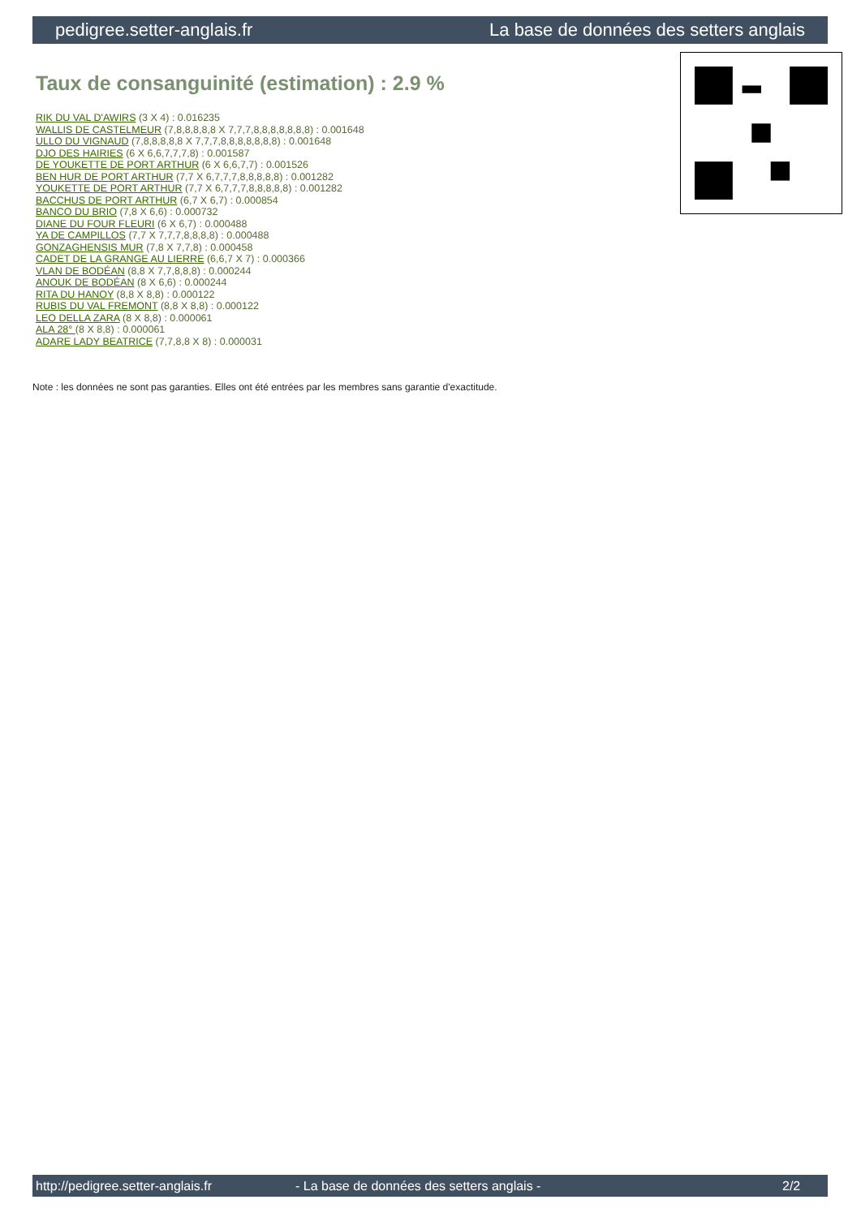pedigree.setter-anglais.fr La base de données des setters anglais
Taux de consanguinité (estimation) : 2.9 %
RIK DU VAL D'AWIRS (3 X 4) : 0.016235
WALLIS DE CASTELMEUR (7,8,8,8,8,8 X 7,7,7,8,8,8,8,8,8,8) : 0.001648
ULLO DU VIGNAUD (7,8,8,8,8,8 X 7,7,7,8,8,8,8,8,8,8) : 0.001648
DJO DES HAIRIES (6 X 6,6,7,7,7,8) : 0.001587
DE YOUKETTE DE PORT ARTHUR (6 X 6,6,7,7) : 0.001526
BEN HUR DE PORT ARTHUR (7,7 X 6,7,7,7,8,8,8,8,8) : 0.001282
YOUKETTE DE PORT ARTHUR (7,7 X 6,7,7,7,8,8,8,8,8) : 0.001282
BACCHUS DE PORT ARTHUR (6,7 X 6,7) : 0.000854
BANCO DU BRIO (7,8 X 6,6) : 0.000732
DIANE DU FOUR FLEURI (6 X 6,7) : 0.000488
YA DE CAMPILLOS (7,7 X 7,7,7,8,8,8,8) : 0.000488
GONZAGHENSIS MUR (7,8 X 7,7,8) : 0.000458
CADET DE LA GRANGE AU LIERRE (6,6,7 X 7) : 0.000366
VLAN DE BODÉAN (8,8 X 7,7,8,8,8) : 0.000244
ANOUK DE BODÉAN (8 X 6,6) : 0.000244
RITA DU HANOY (8,8 X 8,8) : 0.000122
RUBIS DU VAL FREMONT (8,8 X 8,8) : 0.000122
LEO DELLA ZARA (8 X 8,8) : 0.000061
ALA 28° (8 X 8,8) : 0.000061
ADARE LADY BEATRICE (7,7,8,8 X 8) : 0.000031
Note : les données ne sont pas garanties. Elles ont été entrées par les membres sans garantie d'exactitude.
http://pedigree.setter-anglais.fr - La base de données des setters anglais - 2/2